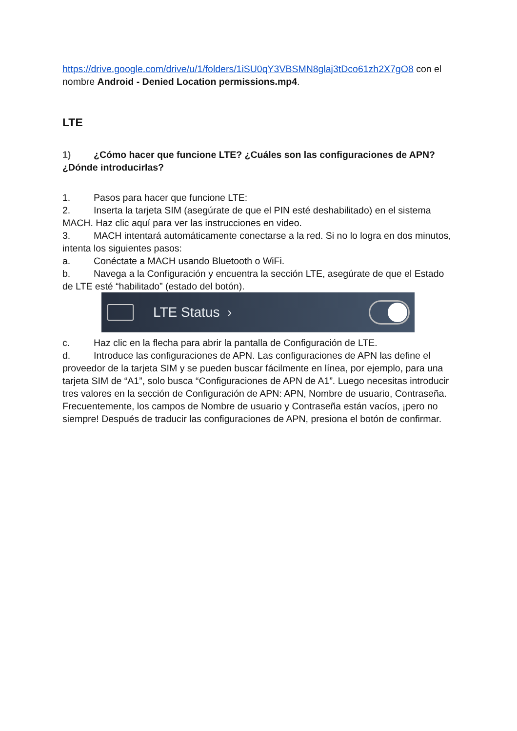https://drive.google.com/drive/u/1/folders/1iSU0qY3VBSMN8glaj3tDco61zh2X7gO8 con el nombre Android - Denied Location permissions.mp4.
LTE
1) ¿Cómo hacer que funcione LTE? ¿Cuáles son las configuraciones de APN? ¿Dónde introducirlas?
1. Pasos para hacer que funcione LTE:
2. Inserta la tarjeta SIM (asegúrate de que el PIN esté deshabilitado) en el sistema MACH. Haz clic aquí para ver las instrucciones en video.
3. MACH intentará automáticamente conectarse a la red. Si no lo logra en dos minutos, intenta los siguientes pasos:
a. Conéctate a MACH usando Bluetooth o WiFi.
b. Navega a la Configuración y encuentra la sección LTE, asegúrate de que el Estado de LTE esté “habilitado” (estado del botón).
LTE Status ›
c. Haz clic en la flecha para abrir la pantalla de Configuración de LTE.
d. Introduce las configuraciones de APN. Las configuraciones de APN las define el proveedor de la tarjeta SIM y se pueden buscar fácilmente en línea, por ejemplo, para una tarjeta SIM de “A1”, solo busca “Configuraciones de APN de A1”. Luego necesitas introducir tres valores en la sección de Configuración de APN: APN, Nombre de usuario, Contraseña. Frecuentemente, los campos de Nombre de usuario y Contraseña están vacíos, ¡pero no siempre! Después de traducir las configuraciones de APN, presiona el botón de confirmar.